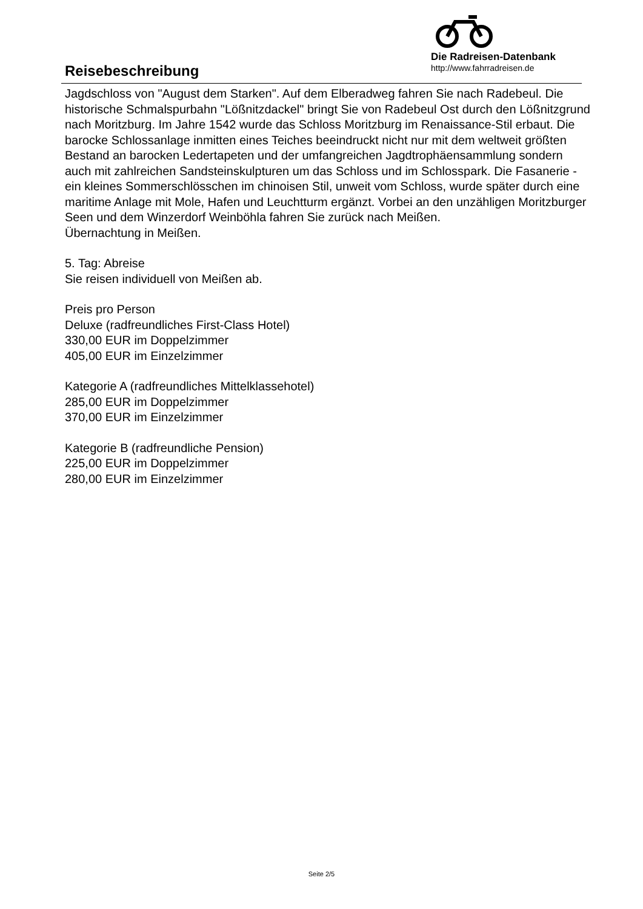Die Radreisen-Datenbank
http://www.fahrradreisen.de
Reisebeschreibung
Jagdschloss von "August dem Starken". Auf dem Elberadweg fahren Sie nach Radebeul. Die historische Schmalspurbahn "Lößnitzdackel" bringt Sie von Radebeul Ost durch den Lößnitzgrund nach Moritzburg. Im Jahre 1542 wurde das Schloss Moritzburg im Renaissance-Stil erbaut. Die barocke Schlossanlage inmitten eines Teiches beeindruckt nicht nur mit dem weltweit größten Bestand an barocken Ledertapeten und der umfangreichen Jagdtrophäensammlung sondern auch mit zahlreichen Sandsteinskulpturen um das Schloss und im Schlosspark. Die Fasanerie - ein kleines Sommerschlösschen im chinoisen Stil, unweit vom Schloss, wurde später durch eine maritime Anlage mit Mole, Hafen und Leuchtturm ergänzt. Vorbei an den unzähligen Moritzburger Seen und dem Winzerdorf Weinböhla fahren Sie zurück nach Meißen.
Übernachtung in Meißen.
5. Tag: Abreise
Sie reisen individuell von Meißen ab.
Preis pro Person
Deluxe (radfreundliches First-Class Hotel)
330,00 EUR im Doppelzimmer
405,00 EUR im Einzelzimmer
Kategorie A (radfreundliches Mittelklassehotel)
285,00 EUR im Doppelzimmer
370,00 EUR im Einzelzimmer
Kategorie B (radfreundliche Pension)
225,00 EUR im Doppelzimmer
280,00 EUR im Einzelzimmer
Seite 2/5